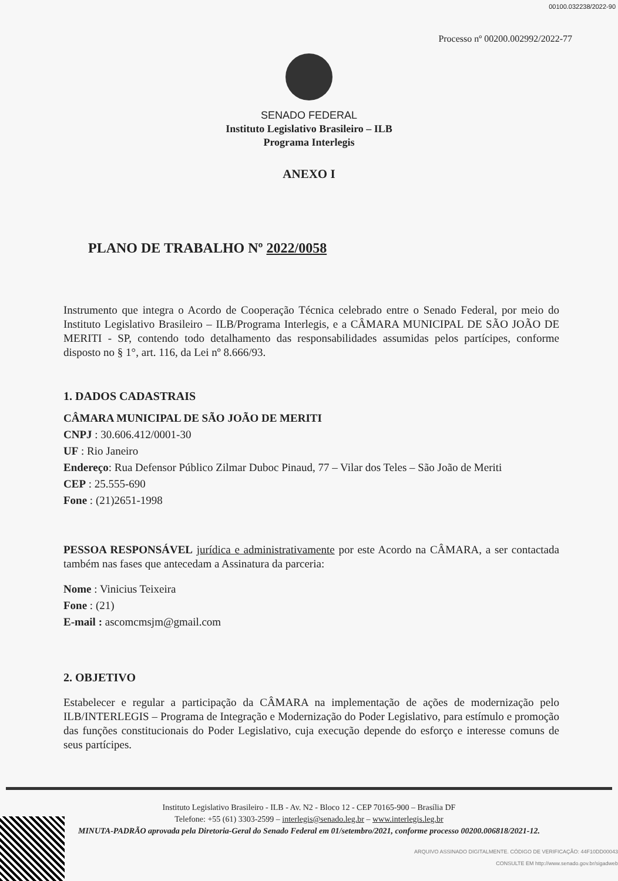00100.032238/2022-90
Processo nº 00200.002992/2022-77
SENADO FEDERAL
Instituto Legislativo Brasileiro – ILB
Programa Interlegis
ANEXO I
PLANO DE TRABALHO Nº 2022/0058
Instrumento que integra o Acordo de Cooperação Técnica celebrado entre o Senado Federal, por meio do Instituto Legislativo Brasileiro – ILB/Programa Interlegis, e a CÂMARA MUNICIPAL DE SÃO JOÃO DE MERITI - SP, contendo todo detalhamento das responsabilidades assumidas pelos partícipes, conforme disposto no § 1°, art. 116, da Lei nº 8.666/93.
1. DADOS CADASTRAIS
CÂMARA MUNICIPAL DE SÃO JOÃO DE MERITI
CNPJ : 30.606.412/0001-30
UF : Rio Janeiro
Endereço: Rua Defensor Público Zilmar Duboc Pinaud, 77 – Vilar dos Teles – São João de Meriti
CEP : 25.555-690
Fone : (21)2651-1998
PESSOA RESPONSÁVEL jurídica e administrativamente por este Acordo na CÂMARA, a ser contactada também nas fases que antecedam a Assinatura da parceria:
Nome : Vinicius Teixeira
Fone : (21)
E-mail : ascomcmsjm@gmail.com
2. OBJETIVO
Estabelecer e regular a participação da CÂMARA na implementação de ações de modernização pelo ILB/INTERLEGIS – Programa de Integração e Modernização do Poder Legislativo, para estímulo e promoção das funções constitucionais do Poder Legislativo, cuja execução depende do esforço e interesse comuns de seus partícipes.
Instituto Legislativo Brasileiro - ILB - Av. N2 - Bloco 12 - CEP 70165-900 – Brasília DF
Telefone: +55 (61) 3303-2599 – interlegis@senado.leg.br – www.interlegis.leg.br
MINUTA-PADRÃO aprovada pela Diretoria-Geral do Senado Federal em 01/setembro/2021, conforme processo 00200.006818/2021-12.
ARQUIVO ASSINADO DIGITALMENTE. CÓDIGO DE VERIFICAÇÃO: 44F10DD00043
CONSULTE EM http://www.senado.gov.br/sigadweb